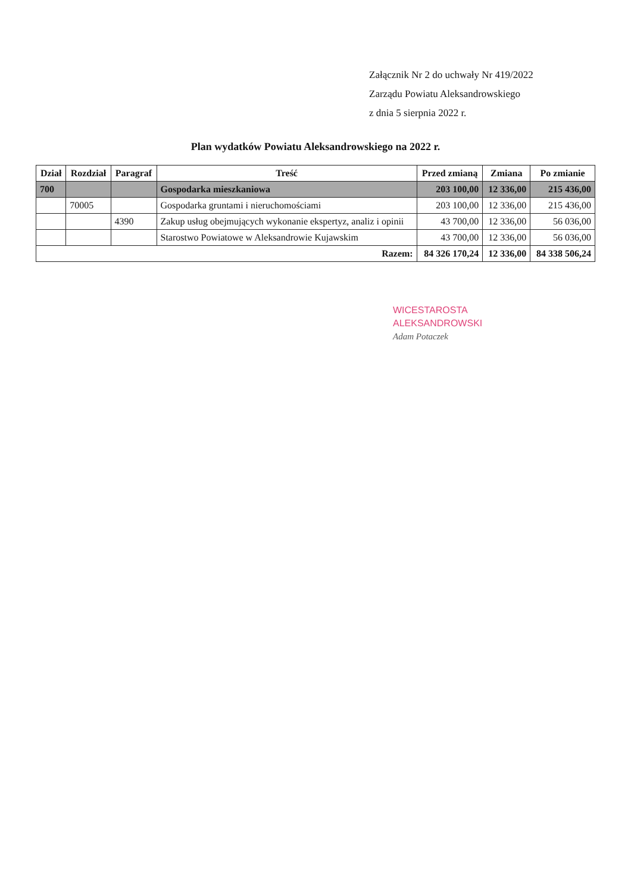Załącznik Nr 2 do uchwały Nr 419/2022
Zarządu Powiatu Aleksandrowskiego
z dnia 5 sierpnia 2022 r.
Plan wydatków Powiatu Aleksandrowskiego na 2022 r.
| Dział | Rozdział | Paragraf | Treść | Przed zmianą | Zmiana | Po zmianie |
| --- | --- | --- | --- | --- | --- | --- |
| 700 | | | Gospodarka mieszkaniowa | 203 100,00 | 12 336,00 | 215 436,00 |
| | 70005 | | Gospodarka gruntami i nieruchomościami | 203 100,00 | 12 336,00 | 215 436,00 |
| | | 4390 | Zakup usług obejmujących wykonanie ekspertyz, analiz i opinii | 43 700,00 | 12 336,00 | 56 036,00 |
| | | | Starostwo Powiatowe w Aleksandrowie Kujawskim | 43 700,00 | 12 336,00 | 56 036,00 |
| Razem: | | | | 84 326 170,24 | 12 336,00 | 84 338 506,24 |
WICESTAROSTA
ALEKSANDROWSKI
Adam Potaczek